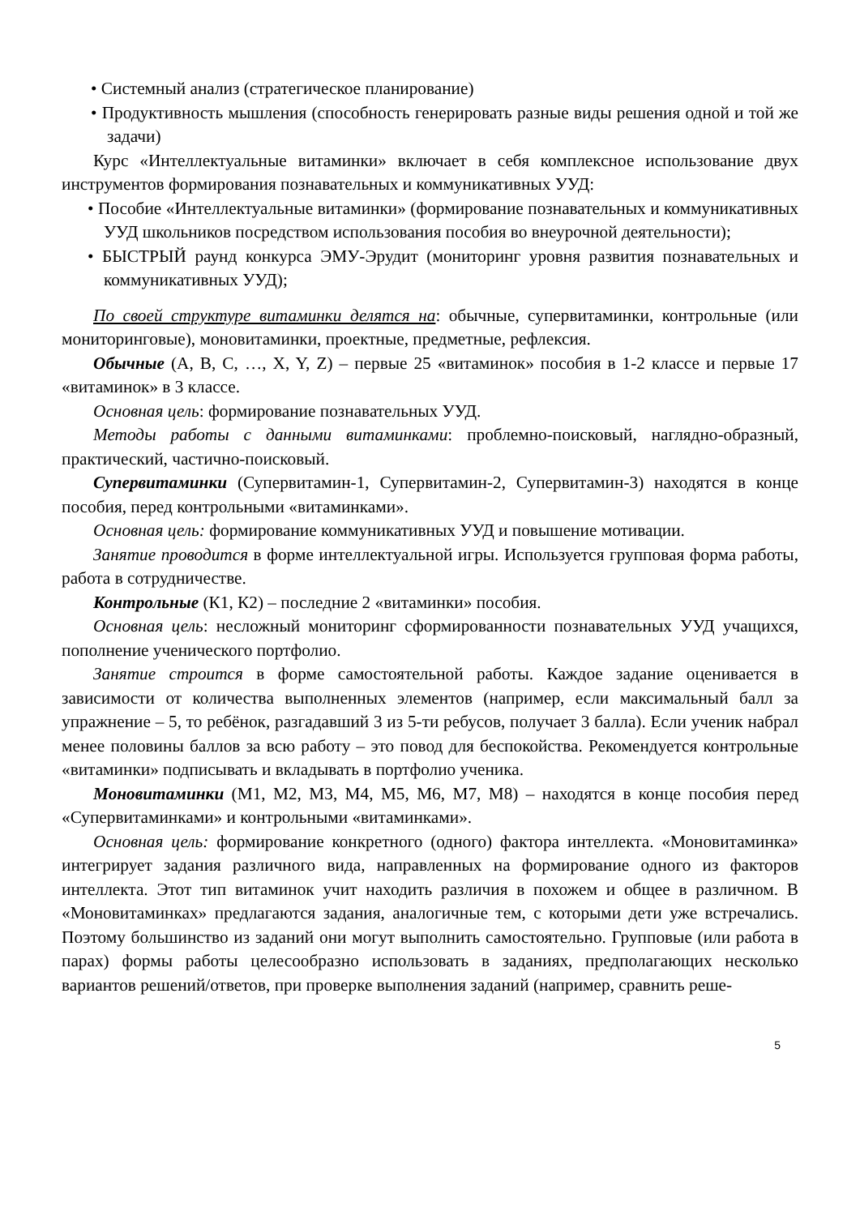• Системный анализ (стратегическое планирование)
• Продуктивность мышления (способность генерировать разные виды решения одной и той же задачи)
Курс «Интеллектуальные витаминки» включает в себя комплексное использование двух инструментов формирования познавательных и коммуникативных УУД:
• Пособие «Интеллектуальные витаминки» (формирование познавательных и коммуникативных УУД школьников посредством использования пособия во внеурочной деятельности);
• БЫСТРЫЙ раунд конкурса ЭМУ-Эрудит (мониторинг уровня развития познавательных и коммуникативных УУД);
По своей структуре витаминки делятся на: обычные, супервитаминки, контрольные (или мониторинговые), моновитаминки, проектные, предметные, рефлексия.
Обычные (A, B, C, …, X, Y, Z) – первые 25 «витаминок» пособия в 1-2 классе и первые 17 «витаминок» в 3 классе.
Основная цель: формирование познавательных УУД.
Методы работы с данными витаминками: проблемно-поисковый, наглядно-образный, практический, частично-поисковый.
Супервитаминки (Супервитамин-1, Супервитамин-2, Супервитамин-3) находятся в конце пособия, перед контрольными «витаминками».
Основная цель: формирование коммуникативных УУД и повышение мотивации.
Занятие проводится в форме интеллектуальной игры. Используется групповая форма работы, работа в сотрудничестве.
Контрольные (К1, К2) – последние 2 «витаминки» пособия.
Основная цель: несложный мониторинг сформированности познавательных УУД учащихся, пополнение ученического портфолио.
Занятие строится в форме самостоятельной работы. Каждое задание оценивается в зависимости от количества выполненных элементов (например, если максимальный балл за упражнение – 5, то ребёнок, разгадавший 3 из 5-ти ребусов, получает 3 балла). Если ученик набрал менее половины баллов за всю работу – это повод для беспокойства. Рекомендуется контрольные «витаминки» подписывать и вкладывать в портфолио ученика.
Моновитаминки (М1, М2, М3, М4, М5, М6, М7, М8) – находятся в конце пособия перед «Супервитаминками» и контрольными «витаминками».
Основная цель: формирование конкретного (одного) фактора интеллекта. «Моновитаминка» интегрирует задания различного вида, направленных на формирование одного из факторов интеллекта. Этот тип витаминок учит находить различия в похожем и общее в различном. В «Моновитаминках» предлагаются задания, аналогичные тем, с которыми дети уже встречались. Поэтому большинство из заданий они могут выполнить самостоятельно. Групповые (или работа в парах) формы работы целесообразно использовать в заданиях, предполагающих несколько вариантов решений/ответов, при проверке выполнения заданий (например, сравнить реше-
5